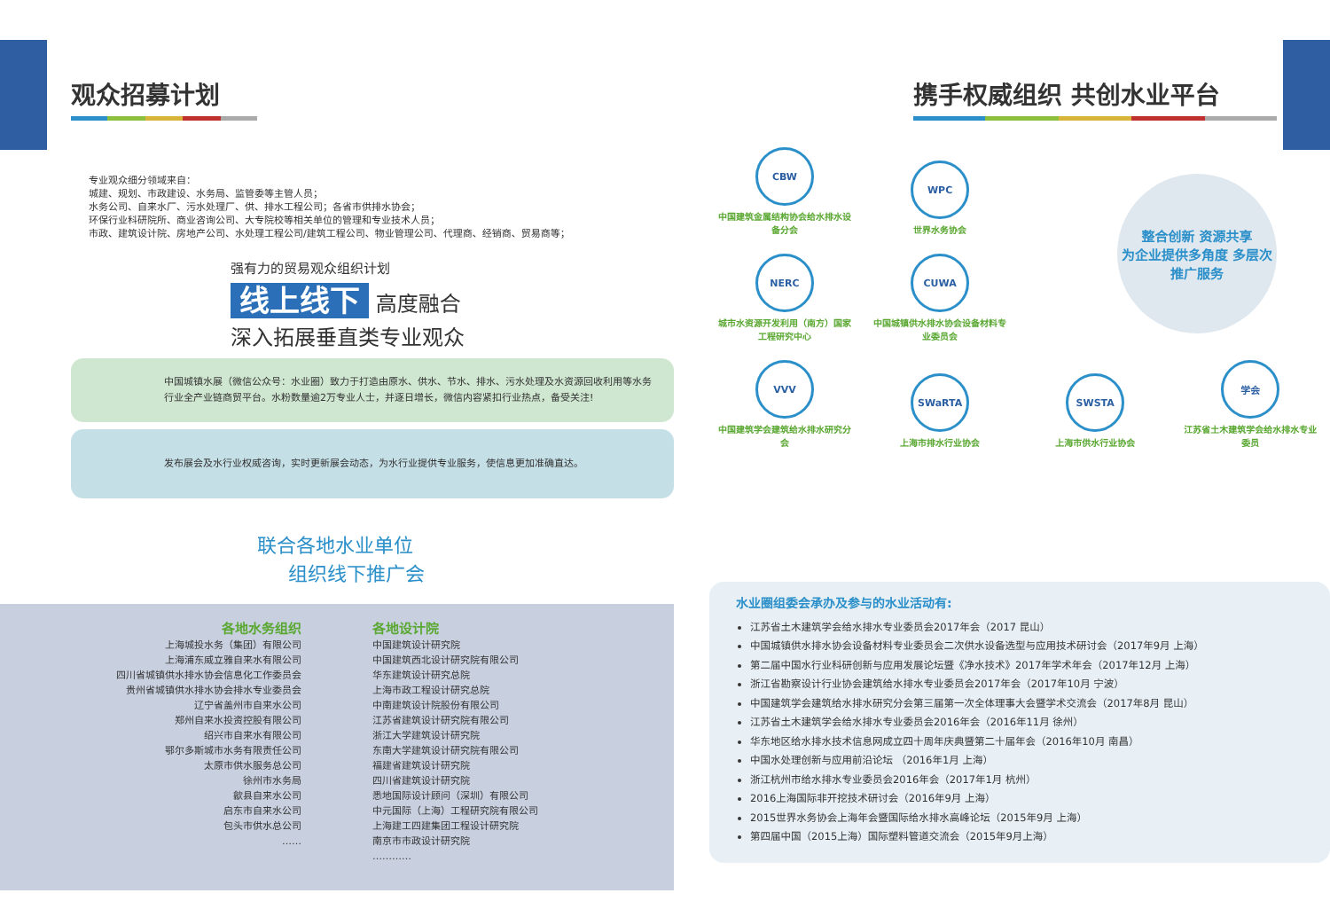观众招募计划
专业观众细分领域来自：
城建、规划、市政建设、水务局、监管委等主管人员；
水务公司、自来水厂、污水处理厂、供、排水工程公司；各省市供排水协会；
环保行业科研院所、商业咨询公司、大专院校等相关单位的管理和专业技术人员；
市政、建筑设计院、房地产公司、水处理工程公司/建筑工程公司、物业管理公司、代理商、经销商、贸易商等；
强有力的贸易观众组织计划
线上线下 高度融合
深入拓展垂直类专业观众
中国城镇水展（微信公众号：水业圈）致力于打造由原水、供水、节水、排水、污水处理及水资源回收利用等水务行业全产业链商贸平台。水粉数量逾2万专业人士，并逐日增长，微信内容紧扣行业热点，备受关注!
发布展会及水行业权威咨询，实时更新展会动态，为水行业提供专业服务，使信息更加准确直达。
联合各地水业单位
组织线下推广会
各地水务组织
上海城投水务（集团）有限公司
上海浦东威立雅自来水有限公司
四川省城镇供水排水协会信息化工作委员会
贵州省城镇供水排水协会排水专业委员会
辽宁省盖州市自来水公司
郑州自来水投资控股有限公司
绍兴市自来水有限公司
鄂尔多斯城市水务有限责任公司
太原市供水服务总公司
徐州市水务局
歙县自来水公司
启东市自来水公司
包头市供水总公司
……
各地设计院
中国建筑设计研究院
中国建筑西北设计研究院有限公司
华东建筑设计研究总院
上海市政工程设计研究总院
中南建筑设计院股份有限公司
江苏省建筑设计研究院有限公司
浙江大学建筑设计研究院
东南大学建筑设计研究院有限公司
福建省建筑设计研究院
四川省建筑设计研究院
悉地国际设计顾问（深圳）有限公司
中元国际（上海）工程研究院有限公司
上海建工四建集团工程设计研究院
南京市市政设计研究院
…………
携手权威组织 共创水业平台
整合创新 资源共享
为企业提供多角度 多层次推广服务
CBW
中国建筑金属结构协会给水排水设备分会
WPC
世界水务协会
NERC
城市水资源开发利用（南方）国家工程研究中心
CUWA
中国城镇供水排水协会设备材料专业委员会
VVV
中国建筑学会建筑给水排水研究分会
SWaRTA
上海市排水行业协会
SWSTA
上海市供水行业协会
学会
江苏省土木建筑学会给水排水专业委员
水业圈组委会承办及参与的水业活动有:
江苏省土木建筑学会给水排水专业委员会2017年会（2017 昆山）
中国城镇供水排水协会设备材料专业委员会二次供水设备选型与应用技术研讨会（2017年9月 上海）
第二届中国水行业科研创新与应用发展论坛暨《净水技术》2017年学术年会（2017年12月 上海）
浙江省勘察设计行业协会建筑给水排水专业委员会2017年会（2017年10月 宁波）
中国建筑学会建筑给水排水研究分会第三届第一次全体理事大会暨学术交流会（2017年8月 昆山）
江苏省土木建筑学会给水排水专业委员会2016年会（2016年11月 徐州）
华东地区给水排水技术信息网成立四十周年庆典暨第二十届年会（2016年10月 南昌）
中国水处理创新与应用前沿论坛 （2016年1月 上海）
浙江杭州市给水排水专业委员会2016年会（2017年1月 杭州）
2016上海国际非开挖技术研讨会（2016年9月 上海）
2015世界水务协会上海年会暨国际给水排水高峰论坛（2015年9月 上海）
第四届中国（2015上海）国际塑料管道交流会（2015年9月上海）